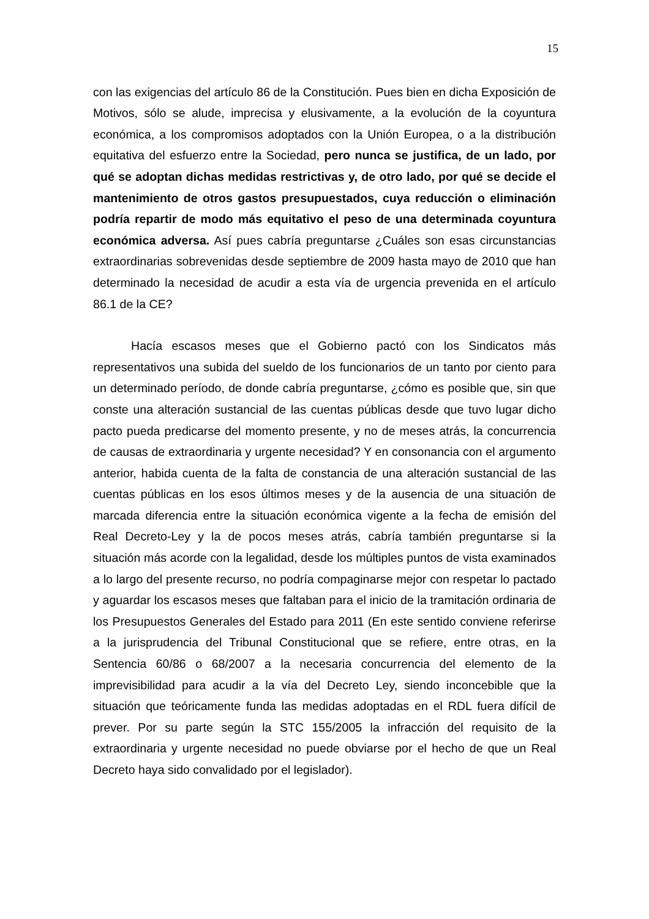15
con las exigencias del artículo 86 de la Constitución. Pues bien en dicha Exposición de Motivos, sólo se alude, imprecisa y elusivamente, a la evolución de la coyuntura económica, a los compromisos adoptados con la Unión Europea, o a la distribución equitativa del esfuerzo entre la Sociedad, pero nunca se justifica, de un lado, por qué se adoptan dichas medidas restrictivas y, de otro lado, por qué se decide el mantenimiento de otros gastos presupuestados, cuya reducción o eliminación podría repartir de modo más equitativo el peso de una determinada coyuntura económica adversa. Así pues cabría preguntarse ¿Cuáles son esas circunstancias extraordinarias sobrevenidas desde septiembre de 2009 hasta mayo de 2010 que han determinado la necesidad de acudir a esta vía de urgencia prevenida en el artículo 86.1 de la CE?
Hacía escasos meses que el Gobierno pactó con los Sindicatos más representativos una subida del sueldo de los funcionarios de un tanto por ciento para un determinado período, de donde cabría preguntarse, ¿cómo es posible que, sin que conste una alteración sustancial de las cuentas públicas desde que tuvo lugar dicho pacto pueda predicarse del momento presente, y no de meses atrás, la concurrencia de causas de extraordinaria y urgente necesidad? Y en consonancia con el argumento anterior, habida cuenta de la falta de constancia de una alteración sustancial de las cuentas públicas en los esos últimos meses y de la ausencia de una situación de marcada diferencia entre la situación económica vigente a la fecha de emisión del Real Decreto-Ley y la de pocos meses atrás, cabría también preguntarse si la situación más acorde con la legalidad, desde los múltiples puntos de vista examinados a lo largo del presente recurso, no podría compaginarse mejor con respetar lo pactado y aguardar los escasos meses que faltaban para el inicio de la tramitación ordinaria de los Presupuestos Generales del Estado para 2011 (En este sentido conviene referirse a la jurisprudencia del Tribunal Constitucional que se refiere, entre otras, en la Sentencia 60/86 o 68/2007 a la necesaria concurrencia del elemento de la imprevisibilidad para acudir a la vía del Decreto Ley, siendo inconcebible que la situación que teóricamente funda las medidas adoptadas en el RDL fuera difícil de prever. Por su parte según la STC 155/2005 la infracción del requisito de la extraordinaria y urgente necesidad no puede obviarse por el hecho de que un Real Decreto haya sido convalidado por el legislador).